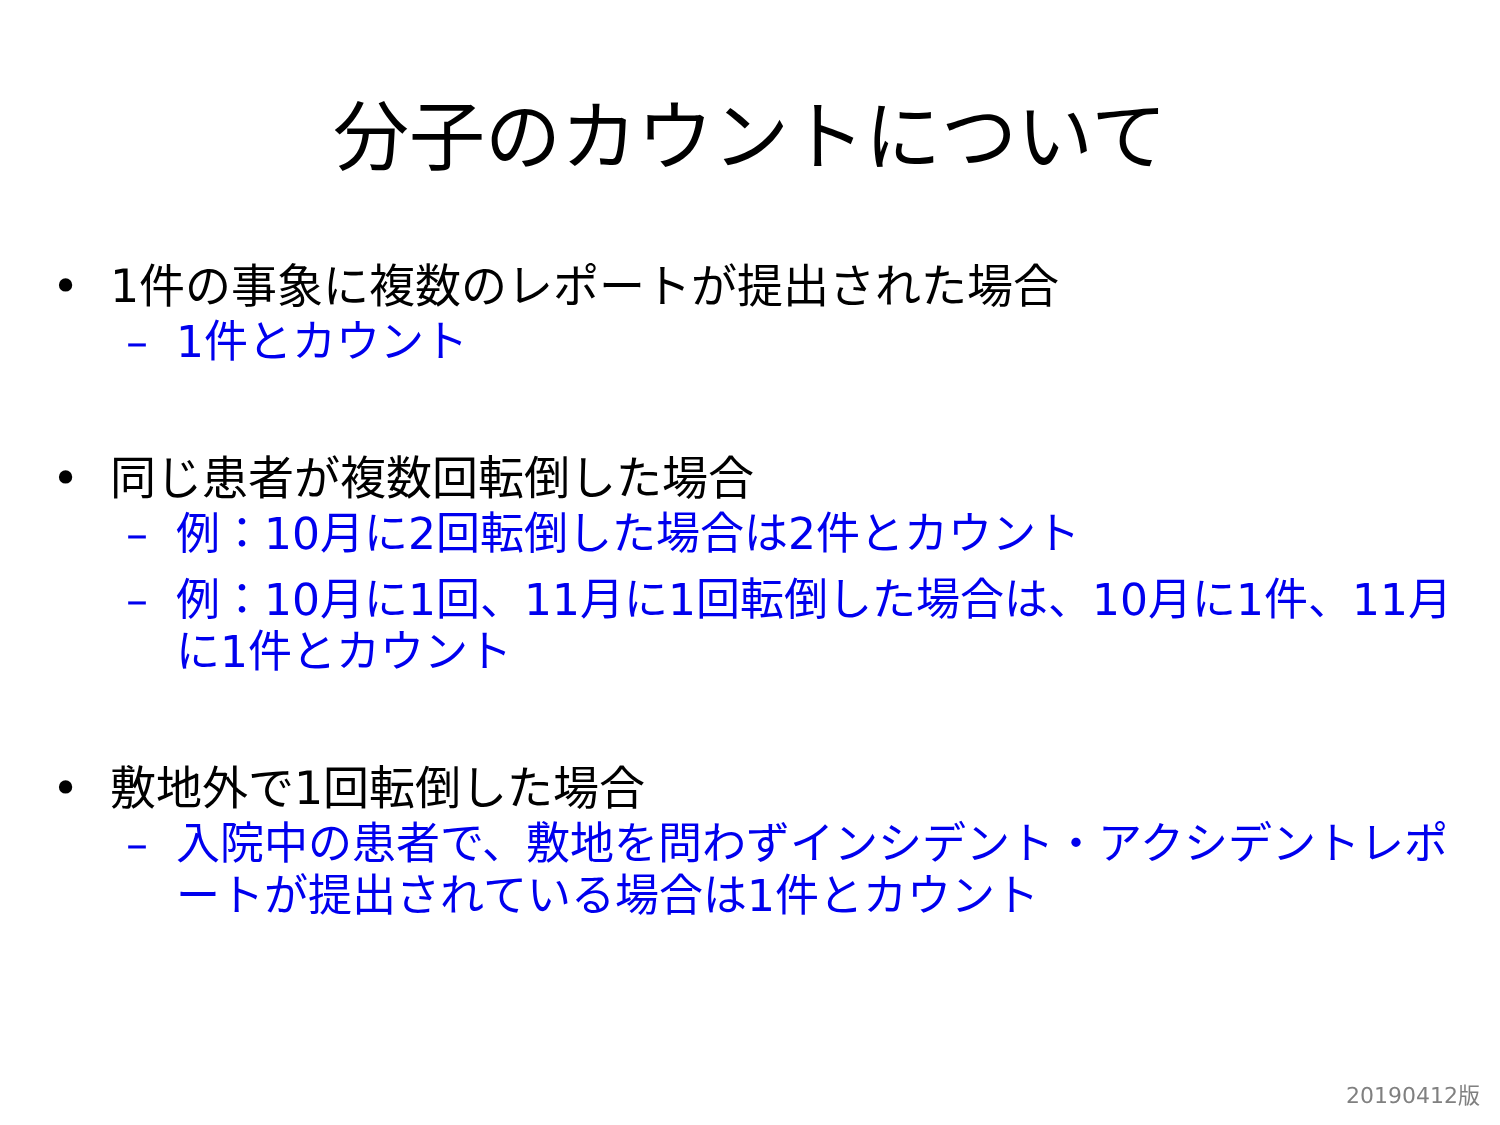分子のカウントについて
• 1件の事象に複数のレポートが提出された場合
– 1件とカウント
• 同じ患者が複数回転倒した場合
– 例：10月に2回転倒した場合は2件とカウント
– 例：10月に1回、11月に1回転倒した場合は、10月に1件、11月に1件とカウント
• 敷地外で1回転倒した場合
– 入院中の患者で、敷地を問わずインシデント・アクシデントレポートが提出されている場合は1件とカウント
20190412版